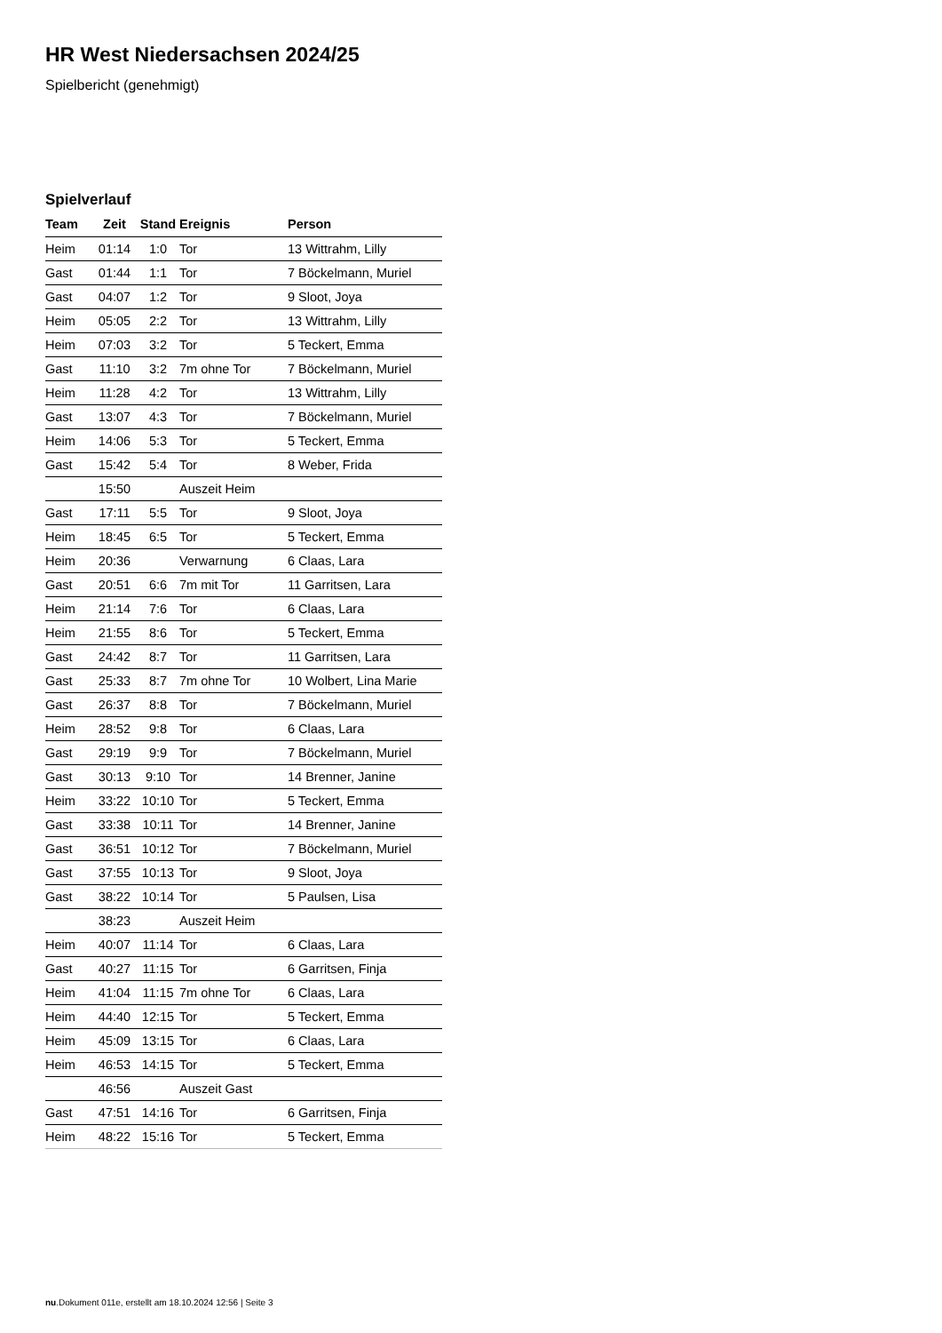HR West Niedersachsen 2024/25
Spielbericht (genehmigt)
Spielverlauf
| Team | Zeit | Stand | Ereignis | Person |
| --- | --- | --- | --- | --- |
| Heim | 01:14 | 1:0 | Tor | 13 Wittrahm, Lilly |
| Gast | 01:44 | 1:1 | Tor | 7 Böckelmann, Muriel |
| Gast | 04:07 | 1:2 | Tor | 9 Sloot, Joya |
| Heim | 05:05 | 2:2 | Tor | 13 Wittrahm, Lilly |
| Heim | 07:03 | 3:2 | Tor | 5 Teckert, Emma |
| Gast | 11:10 | 3:2 | 7m ohne Tor | 7 Böckelmann, Muriel |
| Heim | 11:28 | 4:2 | Tor | 13 Wittrahm, Lilly |
| Gast | 13:07 | 4:3 | Tor | 7 Böckelmann, Muriel |
| Heim | 14:06 | 5:3 | Tor | 5 Teckert, Emma |
| Gast | 15:42 | 5:4 | Tor | 8 Weber, Frida |
| | 15:50 | | Auszeit Heim | |
| Gast | 17:11 | 5:5 | Tor | 9 Sloot, Joya |
| Heim | 18:45 | 6:5 | Tor | 5 Teckert, Emma |
| Heim | 20:36 | | Verwarnung | 6 Claas, Lara |
| Gast | 20:51 | 6:6 | 7m mit Tor | 11 Garritsen, Lara |
| Heim | 21:14 | 7:6 | Tor | 6 Claas, Lara |
| Heim | 21:55 | 8:6 | Tor | 5 Teckert, Emma |
| Gast | 24:42 | 8:7 | Tor | 11 Garritsen, Lara |
| Gast | 25:33 | 8:7 | 7m ohne Tor | 10 Wolbert, Lina Marie |
| Gast | 26:37 | 8:8 | Tor | 7 Böckelmann, Muriel |
| Heim | 28:52 | 9:8 | Tor | 6 Claas, Lara |
| Gast | 29:19 | 9:9 | Tor | 7 Böckelmann, Muriel |
| Gast | 30:13 | 9:10 | Tor | 14 Brenner, Janine |
| Heim | 33:22 | 10:10 | Tor | 5 Teckert, Emma |
| Gast | 33:38 | 10:11 | Tor | 14 Brenner, Janine |
| Gast | 36:51 | 10:12 | Tor | 7 Böckelmann, Muriel |
| Gast | 37:55 | 10:13 | Tor | 9 Sloot, Joya |
| Gast | 38:22 | 10:14 | Tor | 5 Paulsen, Lisa |
| | 38:23 | | Auszeit Heim | |
| Heim | 40:07 | 11:14 | Tor | 6 Claas, Lara |
| Gast | 40:27 | 11:15 | Tor | 6 Garritsen, Finja |
| Heim | 41:04 | 11:15 | 7m ohne Tor | 6 Claas, Lara |
| Heim | 44:40 | 12:15 | Tor | 5 Teckert, Emma |
| Heim | 45:09 | 13:15 | Tor | 6 Claas, Lara |
| Heim | 46:53 | 14:15 | Tor | 5 Teckert, Emma |
| | 46:56 | | Auszeit Gast | |
| Gast | 47:51 | 14:16 | Tor | 6 Garritsen, Finja |
| Heim | 48:22 | 15:16 | Tor | 5 Teckert, Emma |
nu.Dokument 011e, erstellt am 18.10.2024 12:56 | Seite 3